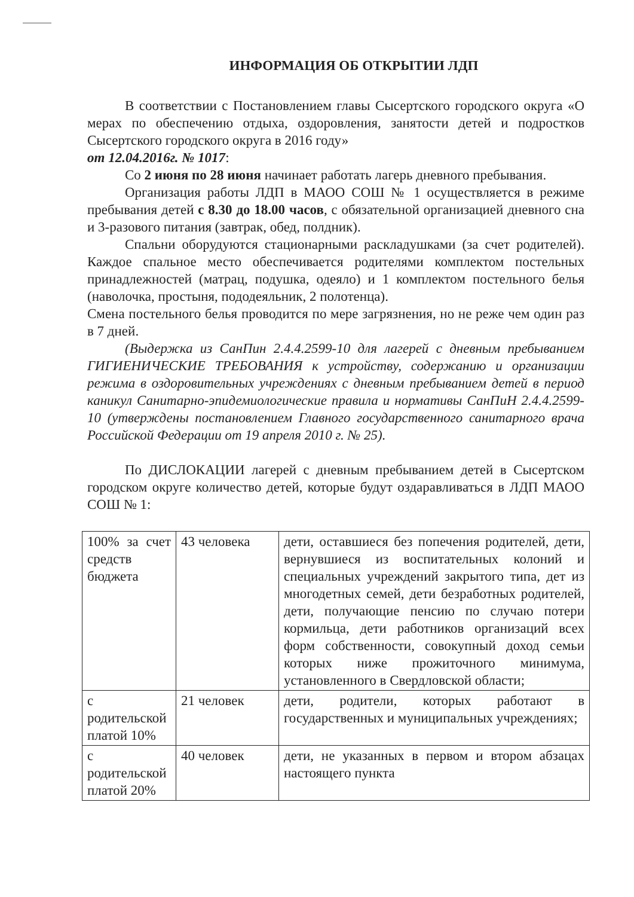ИНФОРМАЦИЯ ОБ ОТКРЫТИИ ЛДП
В соответствии с Постановлением главы Сысертского городского округа «О мерах по обеспечению отдыха, оздоровления, занятости детей и подростков Сысертского городского округа в 2016 году»
от 12.04.2016г. № 1017:
Со 2 июня по 28 июня начинает работать лагерь дневного пребывания.
Организация работы ЛДП в МАОО СОШ № 1 осуществляется в режиме пребывания детей с 8.30 до 18.00 часов, с обязательной организацией дневного сна и 3-разового питания (завтрак, обед, полдник).
Спальни оборудуются стационарными раскладушками (за счет родителей). Каждое спальное место обеспечивается родителями комплектом постельных принадлежностей (матрац, подушка, одеяло) и 1 комплектом постельного белья (наволочка, простыня, пододеяльник, 2 полотенца).
Смена постельного белья проводится по мере загрязнения, но не реже чем один раз в 7 дней.
(Выдержка из СанПин 2.4.4.2599-10 для лагерей с дневным пребыванием ГИГИЕНИЧЕСКИЕ ТРЕБОВАНИЯ к устройству, содержанию и организации режима в оздоровительных учреждениях с дневным пребыванием детей в период каникул Санитарно-эпидемиологические правила и нормативы СанПиН 2.4.4.2599-10 (утверждены постановлением Главного государственного санитарного врача Российской Федерации от 19 апреля 2010 г. № 25).
По ДИСЛОКАЦИИ лагерей с дневным пребыванием детей в Сысертском городском округе количество детей, которые будут оздаравливаться в ЛДП МАОО СОШ № 1:
| 100% за счет средств бюджета | 43 человека | дети, оставшиеся без попечения родителей, дети, вернувшиеся из воспитательных колоний и специальных учреждений закрытого типа, дет из многодетных семей, дети безработных родителей, дети, получающие пенсию по случаю потери кормильца, дети работников организаций всех форм собственности, совокупный доход семьи которых ниже прожиточного минимума, установленного в Свердловской области; |
| с родительской платой 10% | 21 человек | дети, родители, которых работают в государственных и муниципальных учреждениях; |
| с родительской платой 20% | 40 человек | дети, не указанных в первом и втором абзацах настоящего пункта |